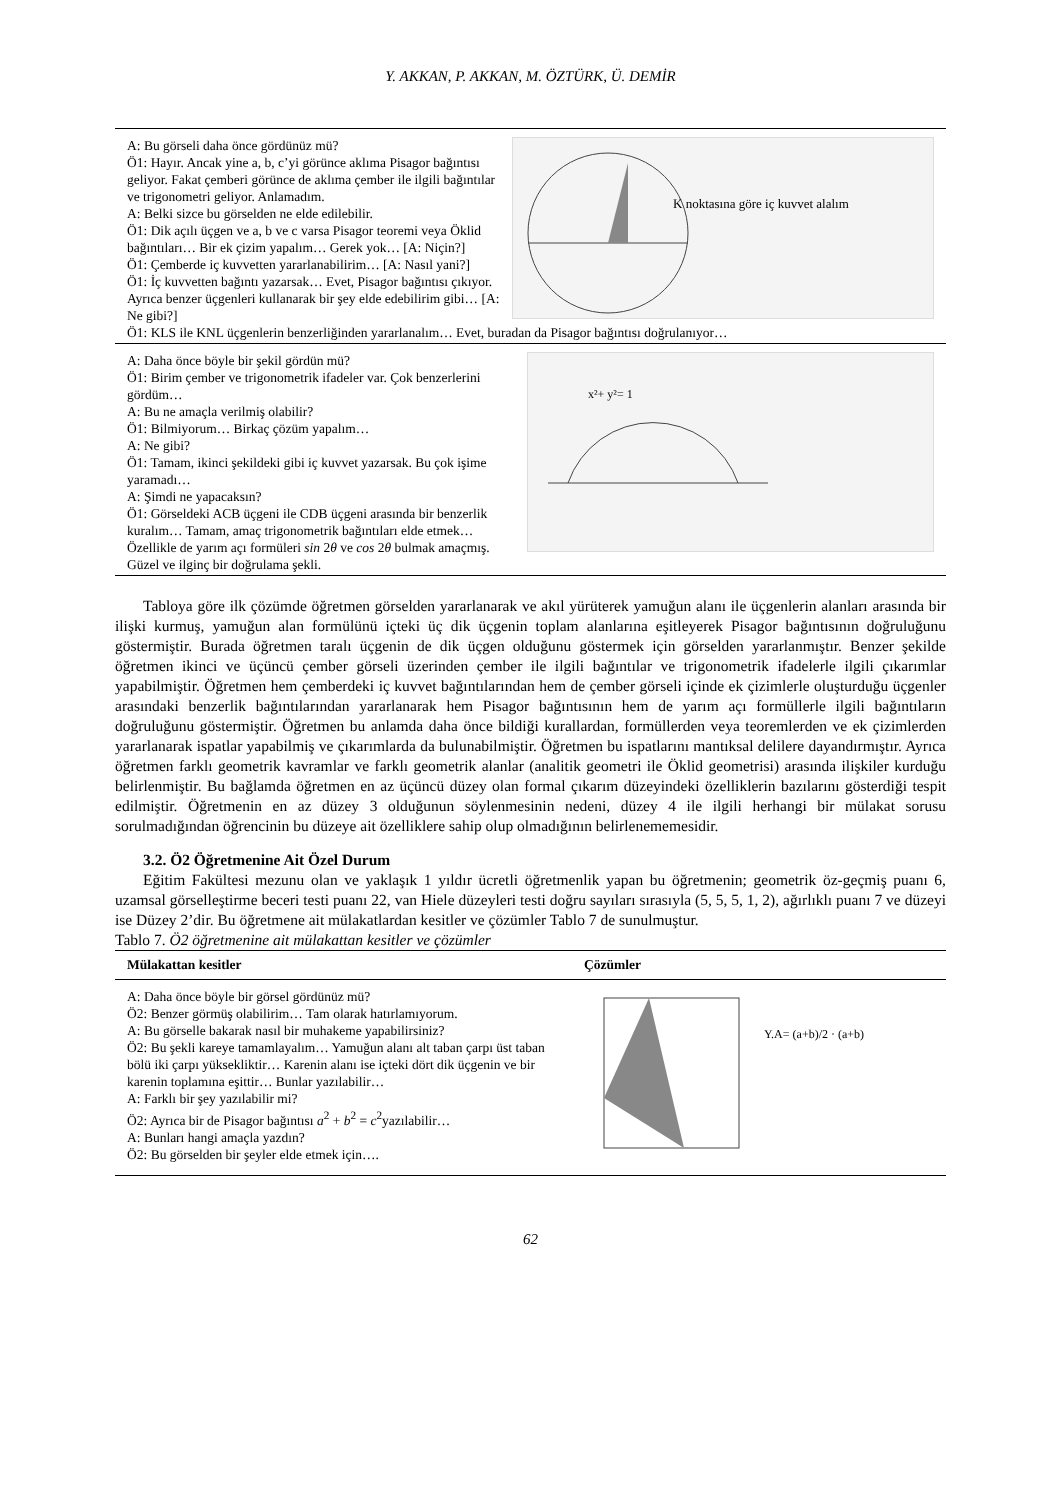Y. AKKAN, P. AKKAN, M. ÖZTÜRK, Ü. DEMİR
K noktasına göre iç kuvvet alalım
A: Bu görseli daha önce gördünüz mü?
Ö1: Hayır. Ancak yine a, b, c’yi görünce aklıma Pisagor bağıntısı geliyor. Fakat çemberi görünce de aklıma çember ile ilgili bağıntılar ve trigonometri geliyor. Anlamadım.
A: Belki sizce bu görselden ne elde edilebilir.
Ö1: Dik açılı üçgen ve a, b ve c varsa Pisagor teoremi veya Öklid bağıntıları… Bir ek çizim yapalım… Gerek yok… [A: Niçin?]
Ö1: Çemberde iç kuvvetten yararlanabilirim… [A: Nasıl yani?]
Ö1: İç kuvvetten bağıntı yazarsak… Evet, Pisagor bağıntısı çıkıyor. Ayrıca benzer üçgenleri kullanarak bir şey elde edebilirim gibi… [A: Ne gibi?]
Ö1: KLS ile KNL üçgenlerin benzerliğinden yararlanalım… Evet, buradan da Pisagor bağıntısı doğrulanıyor…
x²+ y²= 1
A: Daha önce böyle bir şekil gördün mü?
Ö1: Birim çember ve trigonometrik ifadeler var. Çok benzerlerini gördüm…
A: Bu ne amaçla verilmiş olabilir?
Ö1: Bilmiyorum… Birkaç çözüm yapalım…
A: Ne gibi?
Ö1: Tamam, ikinci şekildeki gibi iç kuvvet yazarsak. Bu çok işime yaramadı…
A: Şimdi ne yapacaksın?
Ö1: Görseldeki ACB üçgeni ile CDB üçgeni arasında bir benzerlik kuralım… Tamam, amaç trigonometrik bağıntıları elde etmek… Özellikle de yarım açı formüleri sin 2θ ve cos 2θ bulmak amaçmış. Güzel ve ilginç bir doğrulama şekli.
Tabloya göre ilk çözümde öğretmen görselden yararlanarak ve akıl yürüterek yamuğun alanı ile üçgenlerin alanları arasında bir ilişki kurmuş, yamuğun alan formülünü içteki üç dik üçgenin toplam alanlarına eşitleyerek Pisagor bağıntısının doğruluğunu göstermiştir. Burada öğretmen taralı üçgenin de dik üçgen olduğunu göstermek için görselden yararlanmıştır. Benzer şekilde öğretmen ikinci ve üçüncü çember görseli üzerinden çember ile ilgili bağıntılar ve trigonometrik ifadelerle ilgili çıkarımlar yapabilmiştir. Öğretmen hem çemberdeki iç kuvvet bağıntılarından hem de çember görseli içinde ek çizimlerle oluşturduğu üçgenler arasındaki benzerlik bağıntılarından yararlanarak hem Pisagor bağıntısının hem de yarım açı formüllerle ilgili bağıntıların doğruluğunu göstermiştir. Öğretmen bu anlamda daha önce bildiği kurallardan, formüllerden veya teoremlerden ve ek çizimlerden yararlanarak ispatlar yapabilmiş ve çıkarımlarda da bulunabilmiştir. Öğretmen bu ispatlarını mantıksal delilere dayandırmıştır. Ayrıca öğretmen farklı geometrik kavramlar ve farklı geometrik alanlar (analitik geometri ile Öklid geometrisi) arasında ilişkiler kurduğu belirlenmiştir. Bu bağlamda öğretmen en az üçüncü düzey olan formal çıkarım düzeyindeki özelliklerin bazılarını gösterdiği tespit edilmiştir. Öğretmenin en az düzey 3 olduğunun söylenmesinin nedeni, düzey 4 ile ilgili herhangi bir mülakat sorusu sorulmadığından öğrencinin bu düzeye ait özelliklere sahip olup olmadığının belirlenememesidir.
3.2. Ö2 Öğretmenine Ait Özel Durum
Eğitim Fakültesi mezunu olan ve yaklaşık 1 yıldır ücretli öğretmenlik yapan bu öğretmenin; geometrik öz-geçmiş puanı 6, uzamsal görselleştirme beceri testi puanı 22, van Hiele düzeyleri testi doğru sayıları sırasıyla (5, 5, 5, 1, 2), ağırlıklı puanı 7 ve düzeyi ise Düzey 2’dir. Bu öğretmene ait mülakatlardan kesitler ve çözümler Tablo 7 de sunulmuştur.
Tablo 7. Ö2 öğretmenine ait mülakattan kesitler ve çözümler
| Mülakattan kesitler | Çözümler |
| --- | --- |
| A: Daha önce böyle bir görsel gördünüz mü? Ö2: Benzer görmüş olabilirim… Tam olarak hatırlamıyorum. A: Bu görselle bakarak nasıl bir muhakeme yapabilirsiniz? Ö2: Bu şekli kareye tamamlayalım… Yamuğun alanı alt taban çarpı üst taban bölü iki çarpı yüksekliktir… Karenin alanı ise içteki dört dik üçgenin ve bir karenin toplamına eşittir… Bunlar yazılabilir… A: Farklı bir şey yazılabilir mi? Ö2: Ayrıca bir de Pisagor bağıntısı a<sup>2</sup> + b<sup>2</sup> = c<sup>2</sup>yazılabilir… A: Bunları hangi amaçla yazdın? Ö2: Bu görselden bir şeyler elde etmek için…. | Y.A= (a+b)/2 · (a+b) |
62